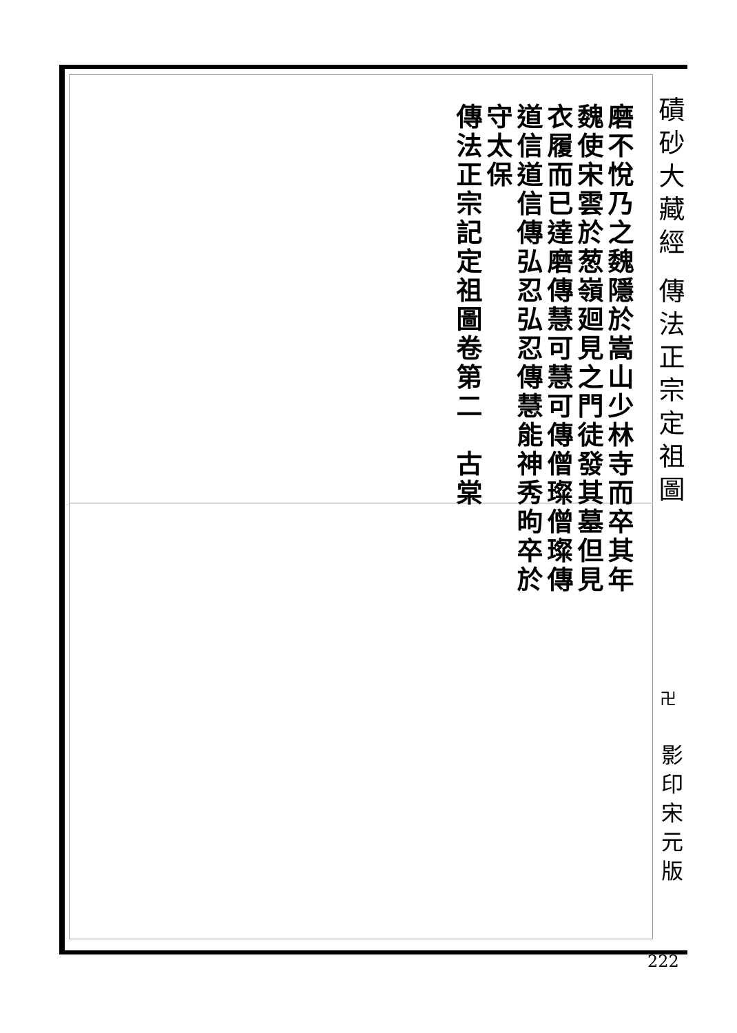磨不悅乃之魏隱於嵩山少林寺而卒其年
魏使宋雲於葱嶺廻見之門徒發其墓但見
衣履而已達磨傳慧可慧可傳僧璨僧璨傳
道信道信傳弘忍弘忍傳慧能神秀昫卒於
守太保
傳法正宗記定祖圖卷第二　古棠
磧砂大藏經 傳法正宗定祖圖
卍
影印宋元版
222